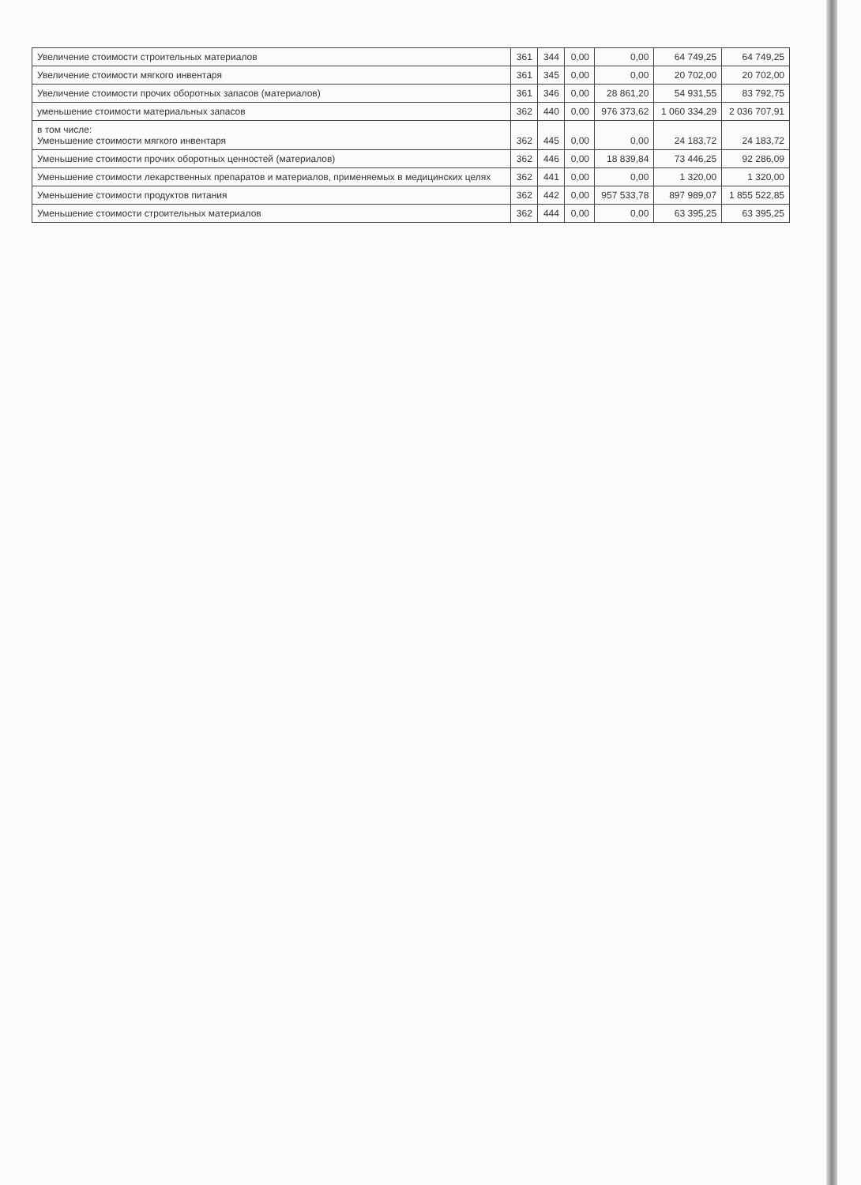| Увеличение стоимости строительных материалов | 361 | 344 | 0,00 | 0,00 | 64 749,25 | 64 749,25 |
| Увеличение стоимости мягкого инвентаря | 361 | 345 | 0,00 | 0,00 | 20 702,00 | 20 702,00 |
| Увеличение стоимости прочих оборотных запасов (материалов) | 361 | 346 | 0,00 | 28 861,20 | 54 931,55 | 83 792,75 |
| уменьшение стоимости материальных запасов | 362 | 440 | 0,00 | 976 373,62 | 1 060 334,29 | 2 036 707,91 |
| в том числе: Уменьшение стоимости мягкого инвентаря | 362 | 445 | 0,00 | 0,00 | 24 183,72 | 24 183,72 |
| Уменьшение стоимости прочих оборотных ценностей (материалов) | 362 | 446 | 0,00 | 18 839,84 | 73 446,25 | 92 286,09 |
| Уменьшение стоимости лекарственных препаратов и материалов, применяемых в медицинских целях | 362 | 441 | 0,00 | 0,00 | 1 320,00 | 1 320,00 |
| Уменьшение стоимости продуктов питания | 362 | 442 | 0,00 | 957 533,78 | 897 989,07 | 1 855 522,85 |
| Уменьшение стоимости строительных материалов | 362 | 444 | 0,00 | 0,00 | 63 395,25 | 63 395,25 |